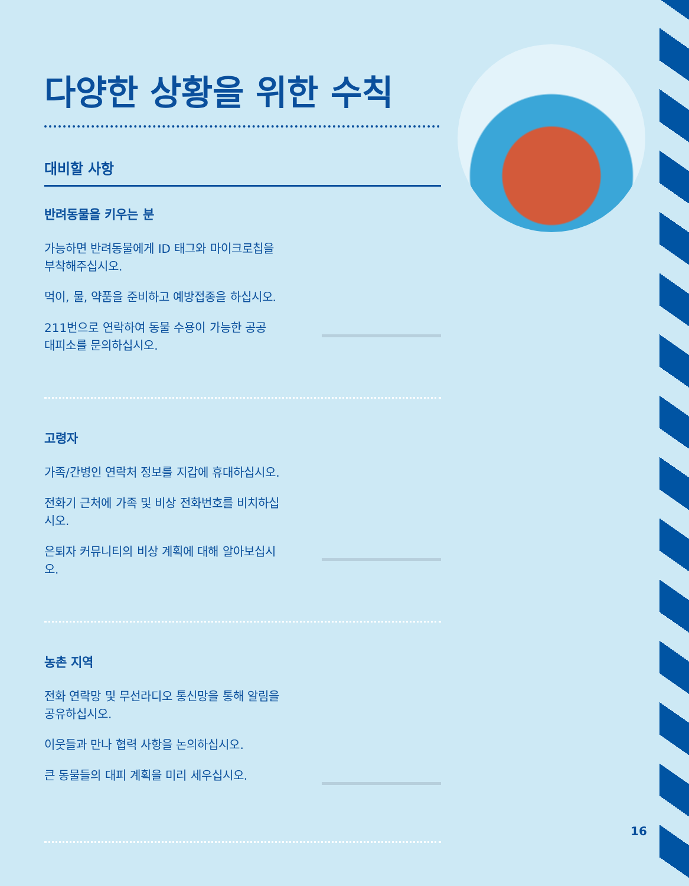다양한 상황을 위한 수칙
대비할 사항
반려동물을 키우는 분
가능하면 반려동물에게 ID 태그와 마이크로칩을 부착해주십시오.
먹이, 물, 약품을 준비하고 예방접종을 하십시오.
211번으로 연락하여 동물 수용이 가능한 공공 대피소를 문의하십시오.
고령자
가족/간병인 연락처 정보를 지갑에 휴대하십시오.
전화기 근처에 가족 및 비상 전화번호를 비치하십시오.
은퇴자 커뮤니티의 비상 계획에 대해 알아보십시오.
농촌 지역
전화 연락망 및 무선라디오 통신망을 통해 알림을 공유하십시오.
이웃들과 만나 협력 사항을 논의하십시오.
큰 동물들의 대피 계획을 미리 세우십시오.
16